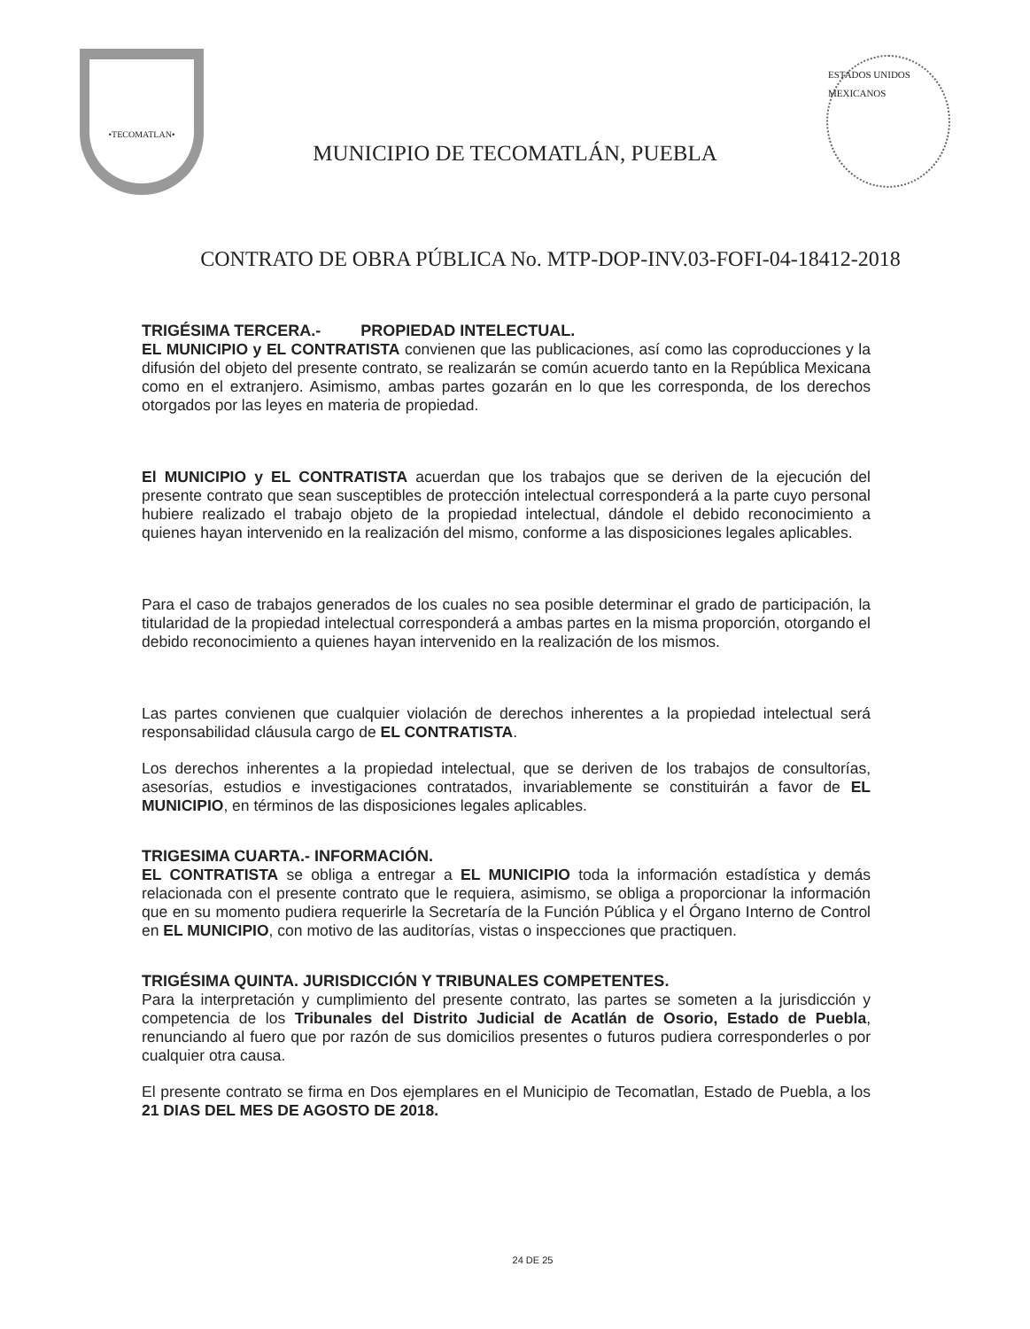•TECOMATLAN•
MUNICIPIO DE TECOMATLÁN, PUEBLA
ESTADOS UNIDOS MEXICANOS
CONTRATO DE OBRA PÚBLICA No. MTP-DOP-INV.03-FOFI-04-18412-2018
TRIGÉSIMA TERCERA.- PROPIEDAD INTELECTUAL.
EL MUNICIPIO y EL CONTRATISTA convienen que las publicaciones, así como las coproducciones y la difusión del objeto del presente contrato, se realizarán se común acuerdo tanto en la República Mexicana como en el extranjero. Asimismo, ambas partes gozarán en lo que les corresponda, de los derechos otorgados por las leyes en materia de propiedad.
El MUNICIPIO y EL CONTRATISTA acuerdan que los trabajos que se deriven de la ejecución del presente contrato que sean susceptibles de protección intelectual corresponderá a la parte cuyo personal hubiere realizado el trabajo objeto de la propiedad intelectual, dándole el debido reconocimiento a quienes hayan intervenido en la realización del mismo, conforme a las disposiciones legales aplicables.
Para el caso de trabajos generados de los cuales no sea posible determinar el grado de participación, la titularidad de la propiedad intelectual corresponderá a ambas partes en la misma proporción, otorgando el debido reconocimiento a quienes hayan intervenido en la realización de los mismos.
Las partes convienen que cualquier violación de derechos inherentes a la propiedad intelectual será responsabilidad cláusula cargo de EL CONTRATISTA.
Los derechos inherentes a la propiedad intelectual, que se deriven de los trabajos de consultorías, asesorías, estudios e investigaciones contratados, invariablemente se constituirán a favor de EL MUNICIPIO, en términos de las disposiciones legales aplicables.
TRIGESIMA CUARTA.- INFORMACIÓN.
EL CONTRATISTA se obliga a entregar a EL MUNICIPIO toda la información estadística y demás relacionada con el presente contrato que le requiera, asimismo, se obliga a proporcionar la información que en su momento pudiera requerirle la Secretaría de la Función Pública y el Órgano Interno de Control en EL MUNICIPIO, con motivo de las auditorías, vistas o inspecciones que practiquen.
TRIGÉSIMA QUINTA. JURISDICCIÓN Y TRIBUNALES COMPETENTES.
Para la interpretación y cumplimiento del presente contrato, las partes se someten a la jurisdicción y competencia de los Tribunales del Distrito Judicial de Acatlán de Osorio, Estado de Puebla, renunciando al fuero que por razón de sus domicilios presentes o futuros pudiera corresponderles o por cualquier otra causa.
El presente contrato se firma en Dos ejemplares en el Municipio de Tecomatlan, Estado de Puebla, a los 21 DIAS DEL MES DE AGOSTO DE 2018.
24 DE 25